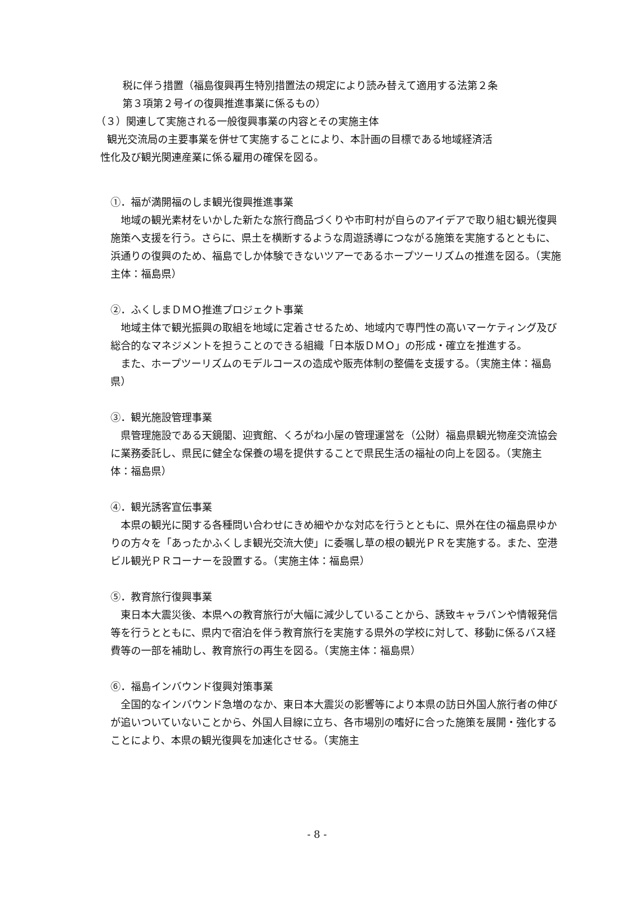税に伴う措置（福島復興再生特別措置法の規定により読み替えて適用する法第２条
第３項第２号イの復興推進事業に係るもの）
（３）関連して実施される一般復興事業の内容とその実施主体
観光交流局の主要事業を併せて実施することにより、本計画の目標である地域経済活
性化及び観光関連産業に係る雇用の確保を図る。
①．福が満開福のしま観光復興推進事業
　地域の観光素材をいかした新たな旅行商品づくりや市町村が自らのアイデアで取り組む観光復興施策へ支援を行う。さらに、県土を横断するような周遊誘導につながる施策を実施するとともに、浜通りの復興のため、福島でしか体験できないツアーであるホープツーリズムの推進を図る。（実施主体：福島県）
②．ふくしまＤＭＯ推進プロジェクト事業
　地域主体で観光振興の取組を地域に定着させるため、地域内で専門性の高いマーケティング及び総合的なマネジメントを担うことのできる組織「日本版ＤＭＯ」の形成・確立を推進する。
　また、ホープツーリズムのモデルコースの造成や販売体制の整備を支援する。（実施主体：福島県）
③．観光施設管理事業
　県管理施設である天鏡閣、迎賓館、くろがね小屋の管理運営を（公財）福島県観光物産交流協会に業務委託し、県民に健全な保養の場を提供することで県民生活の福祉の向上を図る。（実施主体：福島県）
④．観光誘客宣伝事業
　本県の観光に関する各種問い合わせにきめ細やかな対応を行うとともに、県外在住の福島県ゆかりの方々を「あったかふくしま観光交流大使」に委嘱し草の根の観光ＰＲを実施する。また、空港ビル観光ＰＲコーナーを設置する。（実施主体：福島県）
⑤．教育旅行復興事業
　東日本大震災後、本県への教育旅行が大幅に減少していることから、誘致キャラバンや情報発信等を行うとともに、県内で宿泊を伴う教育旅行を実施する県外の学校に対して、移動に係るバス経費等の一部を補助し、教育旅行の再生を図る。（実施主体：福島県）
⑥．福島インバウンド復興対策事業
　全国的なインバウンド急増のなか、東日本大震災の影響等により本県の訪日外国人旅行者の伸びが追いついていないことから、外国人目線に立ち、各市場別の嗜好に合った施策を展開・強化することにより、本県の観光復興を加速化させる。（実施主
- 8 -